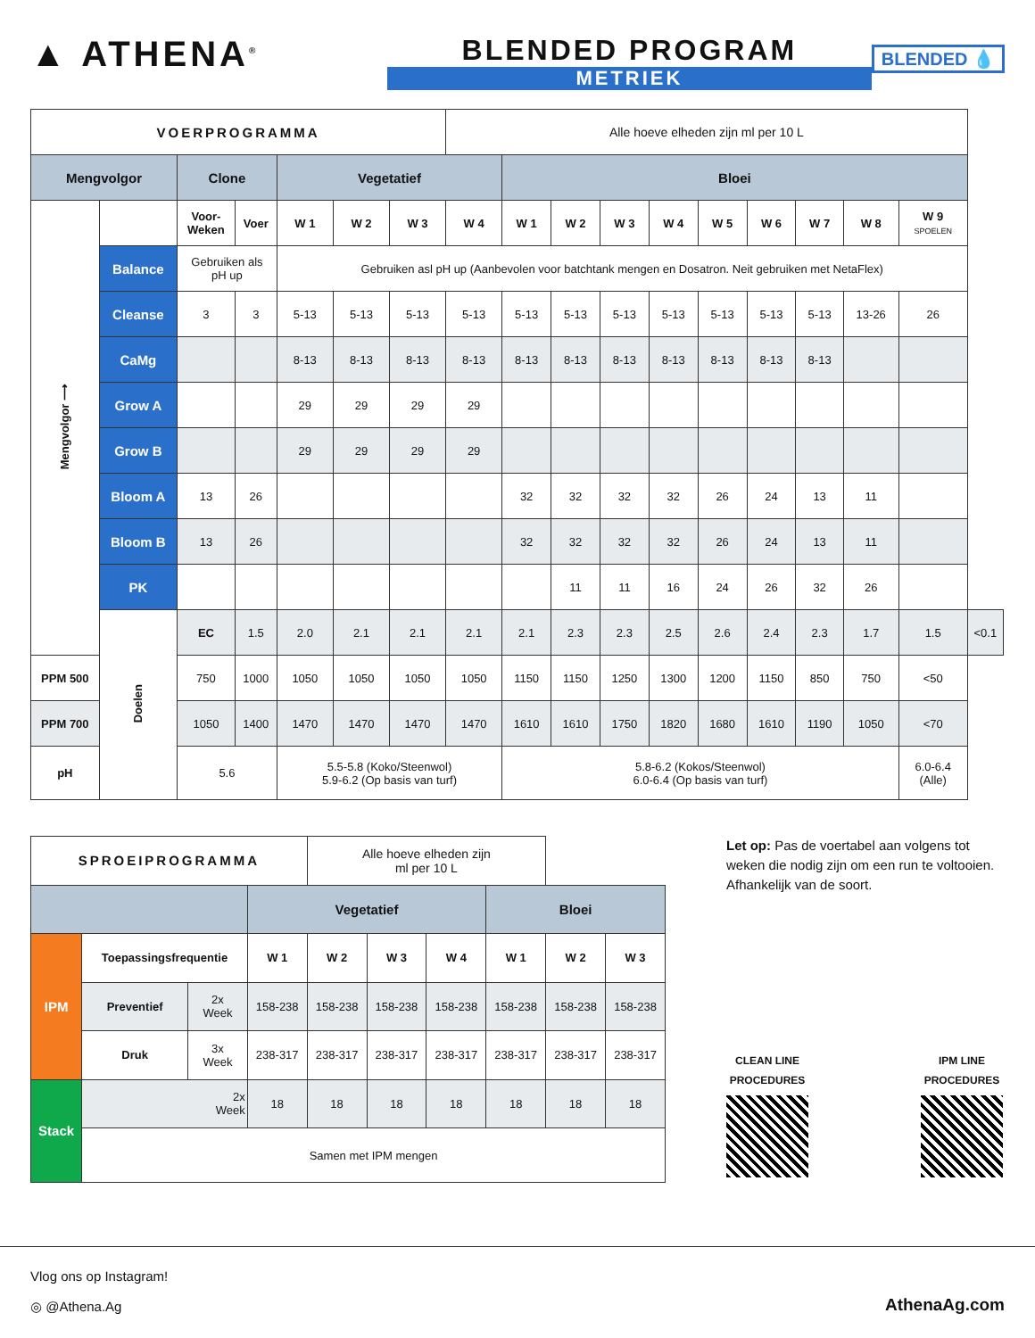▲ ATHENA<sup>®</sup>
BLENDED PROGRAM
METRIEK
BLENDED 💧
| VOERPROGRAMMA | | | | | | | Alle hoeve elheden zijn ml per 10 L | | | | | | | | | | |
| Mengvolgor | | Clone | | Vegetatief | | | | Bloei | | | | | | | | | |
| Mengvolgor ⟶ | | Voor- Weken | Voer | W 1 | W 2 | W 3 | W 4 | W 1 | W 2 | W 3 | W 4 | W 5 | W 6 | W 7 | W 8 | W 9 SPOELEN | |
| | Balance | Gebruiken als pH up | | Gebruiken asl pH up (Aanbevolen voor batchtank mengen en Dosatron. Neit gebruiken met NetaFlex) | | | | | | | | | | | | | |
| | Cleanse | 3 | 3 | 5-13 | 5-13 | 5-13 | 5-13 | 5-13 | 5-13 | 5-13 | 5-13 | 5-13 | 5-13 | 5-13 | 13-26 | 26 | |
| | CaMg | | | 8-13 | 8-13 | 8-13 | 8-13 | 8-13 | 8-13 | 8-13 | 8-13 | 8-13 | 8-13 | 8-13 | | | |
| | Grow A | | | 29 | 29 | 29 | 29 | | | | | | | | | | |
| | Grow B | | | 29 | 29 | 29 | 29 | | | | | | | | | | |
| | Bloom A | 13 | 26 | | | | | 32 | 32 | 32 | 32 | 26 | 24 | 13 | 11 | | |
| | Bloom B | 13 | 26 | | | | | 32 | 32 | 32 | 32 | 26 | 24 | 13 | 11 | | |
| | PK | | | | | | | | 11 | 11 | 16 | 24 | 26 | 32 | 26 | | |
| | Doelen | EC | 1.5 | 2.0 | 2.1 | 2.1 | 2.1 | 2.1 | 2.3 | 2.3 | 2.5 | 2.6 | 2.4 | 2.3 | 1.7 | 1.5 | <0.1 |
| PPM 500 | | 750 | 1000 | 1050 | 1050 | 1050 | 1050 | 1150 | 1150 | 1250 | 1300 | 1200 | 1150 | 850 | 750 | <50 | |
| PPM 700 | | 1050 | 1400 | 1470 | 1470 | 1470 | 1470 | 1610 | 1610 | 1750 | 1820 | 1680 | 1610 | 1190 | 1050 | <70 | |
| pH | | 5.6 | | 5.5-5.8 (Koko/Steenwol) 5.9-6.2 (Op basis van turf) | | | | 5.8-6.2 (Kokos/Steenwol) 6.0-6.4 (Op basis van turf) | | | | | | | | 6.0-6.4 (Alle) | |
| SPROEIPROGRAMMA | | | | Alle hoeve elheden zijn ml per 10 L | | | | | |
| | | | Vegetatief | | | | Bloei | | |
| IPM | Toepassingsfrequentie | | W 1 | W 2 | W 3 | W 4 | W 1 | W 2 | W 3 |
| | Preventief | 2x Week | 158-238 | 158-238 | 158-238 | 158-238 | 158-238 | 158-238 | 158-238 |
| | Druk | 3x Week | 238-317 | 238-317 | 238-317 | 238-317 | 238-317 | 238-317 | 238-317 |
| Stack | 2x Week | | 18 | 18 | 18 | 18 | 18 | 18 | 18 |
| | Samen met IPM mengen | | | | | | | | |
Let op: Pas de voertabel aan volgens tot weken die nodig zijn om een run te voltooien. Afhankelijk van de soort.
CLEAN LINE
PROCEDURES
IPM LINE
PROCEDURES
Vlog ons op Instagram!
◎ @Athena.Ag
AthenaAg.com